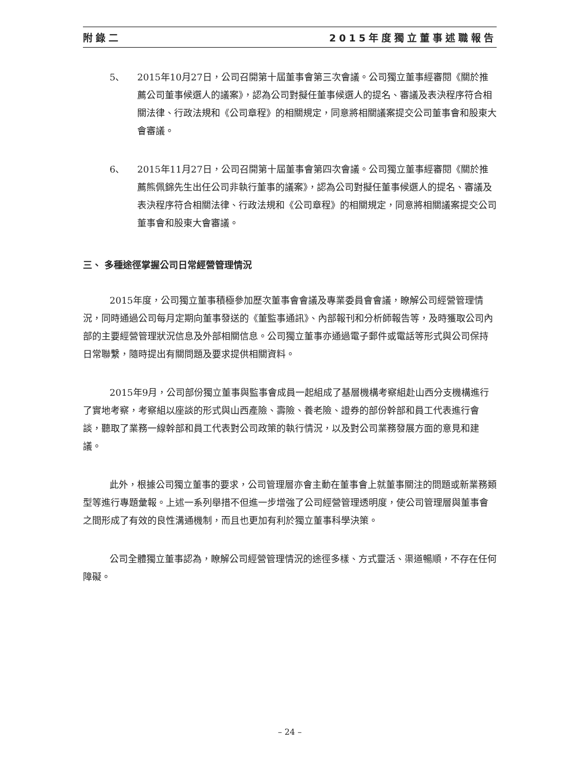附錄二 2015年度獨立董事述職報告
5、 2015年10月27日，公司召開第十屆董事會第三次會議。公司獨立董事經審閱《關於推薦公司董事候選人的議案》，認為公司對擬任董事候選人的提名、審議及表決程序符合相關法律、行政法規和《公司章程》的相關規定，同意將相關議案提交公司董事會和股東大會審議。
6、 2015年11月27日，公司召開第十屆董事會第四次會議。公司獨立董事經審閱《關於推薦熊佩錦先生出任公司非執行董事的議案》，認為公司對擬任董事候選人的提名、審議及表決程序符合相關法律、行政法規和《公司章程》的相關規定，同意將相關議案提交公司董事會和股東大會審議。
三、 多種途徑掌握公司日常經營管理情況
2015年度，公司獨立董事積極參加歷次董事會會議及專業委員會會議，瞭解公司經營管理情況，同時通過公司每月定期向董事發送的《董監事通訊》、內部報刊和分析師報告等，及時獲取公司內部的主要經營管理狀況信息及外部相關信息。公司獨立董事亦通過電子郵件或電話等形式與公司保持日常聯繫，隨時提出有關問題及要求提供相關資料。
2015年9月，公司部份獨立董事與監事會成員一起組成了基層機構考察組赴山西分支機構進行了實地考察，考察組以座談的形式與山西產險、壽險、養老險、證券的部份幹部和員工代表進行會談，聽取了業務一線幹部和員工代表對公司政策的執行情況，以及對公司業務發展方面的意見和建議。
此外，根據公司獨立董事的要求，公司管理層亦會主動在董事會上就董事關注的問題或新業務類型等進行專題彙報。上述一系列舉措不但進一步增強了公司經營管理透明度，使公司管理層與董事會之間形成了有效的良性溝通機制，而且也更加有利於獨立董事科學決策。
公司全體獨立董事認為，瞭解公司經營管理情況的途徑多樣、方式靈活、渠道暢順，不存在任何障礙。
– 24 –